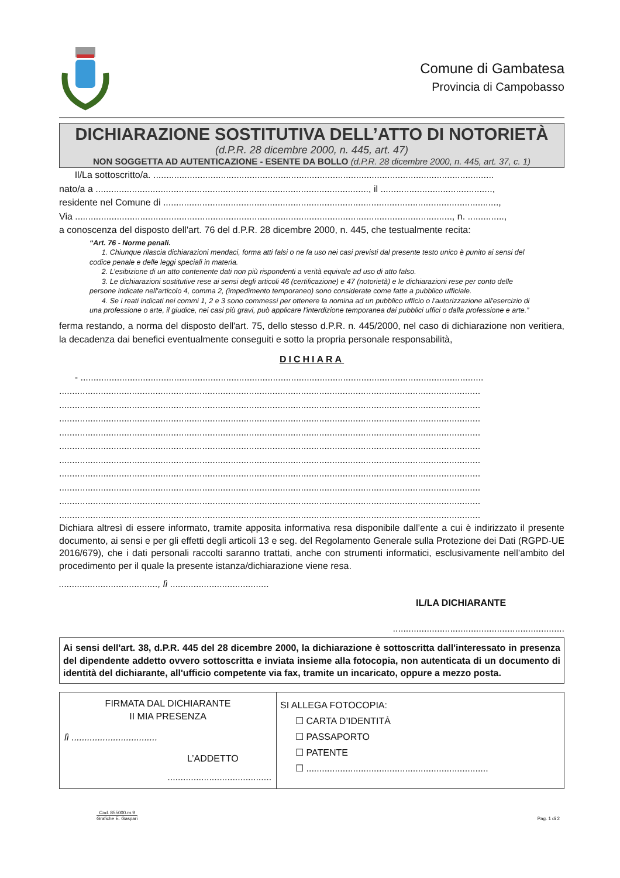Comune di Gambatesa
Provincia di Campobasso
DICHIARAZIONE SOSTITUTIVA DELL’ATTO DI NOTORIETÀ
(d.P.R. 28 dicembre 2000, n. 445, art. 47)
NON SOGGETTA AD AUTENTICAZIONE - ESENTE DA BOLLO (d.P.R. 28 dicembre 2000, n. 445, art. 37, c. 1)
Il/La sottoscritto/a. ...................................................................................................................................
nato/a a ........................................................................................................., il ...........................................,
residente nel Comune di .................................................................................................................................,
Via ................................................................................................................................................., n. ..............,
a conoscenza del disposto dell'art. 76 del d.P.R. 28 dicembre 2000, n. 445, che testualmente recita:
“Art. 76 - Norme penali.
1. Chiunque rilascia dichiarazioni mendaci, forma atti falsi o ne fa uso nei casi previsti dal presente testo unico è punito ai sensi del codice penale e delle leggi speciali in materia.
2. L’esibizione di un atto contenente dati non più rispondenti a verità equivale ad uso di atto falso.
3. Le dichiarazioni sostitutive rese ai sensi degli articoli 46 (certificazione) e 47 (notorietà) e le dichiarazioni rese per conto delle persone indicate nell'articolo 4, comma 2, (impedimento temporaneo) sono considerate come fatte a pubblico ufficiale.
4. Se i reati indicati nei commi 1, 2 e 3 sono commessi per ottenere la nomina ad un pubblico ufficio o l'autorizzazione all'esercizio di una professione o arte, il giudice, nei casi più gravi, può applicare l'interdizione temporanea dai pubblici uffici o dalla professione e arte.”
ferma restando, a norma del disposto dell'art. 75, dello stesso d.P.R. n. 445/2000, nel caso di dichiarazione non veritiera, la decadenza dai benefici eventualmente conseguiti e sotto la propria personale responsabilità,
DICHIARA
- ...........................................................................................................................................................
..................................................................................................................................................................
..................................................................................................................................................................
..................................................................................................................................................................
..................................................................................................................................................................
..................................................................................................................................................................
..................................................................................................................................................................
..................................................................................................................................................................
..................................................................................................................................................................
..................................................................................................................................................................
..................................................................................................................................................................
Dichiara altresì di essere informato, tramite apposita informativa resa disponibile dall’ente a cui è indirizzato il presente documento, ai sensi e per gli effetti degli articoli 13 e seg. del Regolamento Generale sulla Protezione dei Dati (RGPD-UE 2016/679), che i dati personali raccolti saranno trattati, anche con strumenti informatici, esclusivamente nell’ambito del procedimento per il quale la presente istanza/dichiarazione viene resa.
......................................, lì ......................................
IL/LA DICHIARANTE
..................................................................
Ai sensi dell'art. 38, d.P.R. 445 del 28 dicembre 2000, la dichiarazione è sottoscritta dall'interessato in presenza del dipendente addetto ovvero sottoscritta e inviata insieme alla fotocopia, non autenticata di un documento di identità del dichiarante, all'ufficio competente via fax, tramite un incaricato, oppure a mezzo posta.
| FIRMATA DAL DICHIARANTE II MIA PRESENZA lì ................................. L’ADDETTO ........................................ | SI ALLEGA FOTOCOPIA: ☐ CARTA D’IDENTITÀ ☐ PASSAPORTO ☐ PATENTE ☐ ...................................................................... |
Cod. 855000.m.9
Grafiche E. Gaspari
Pag. 1 di 2